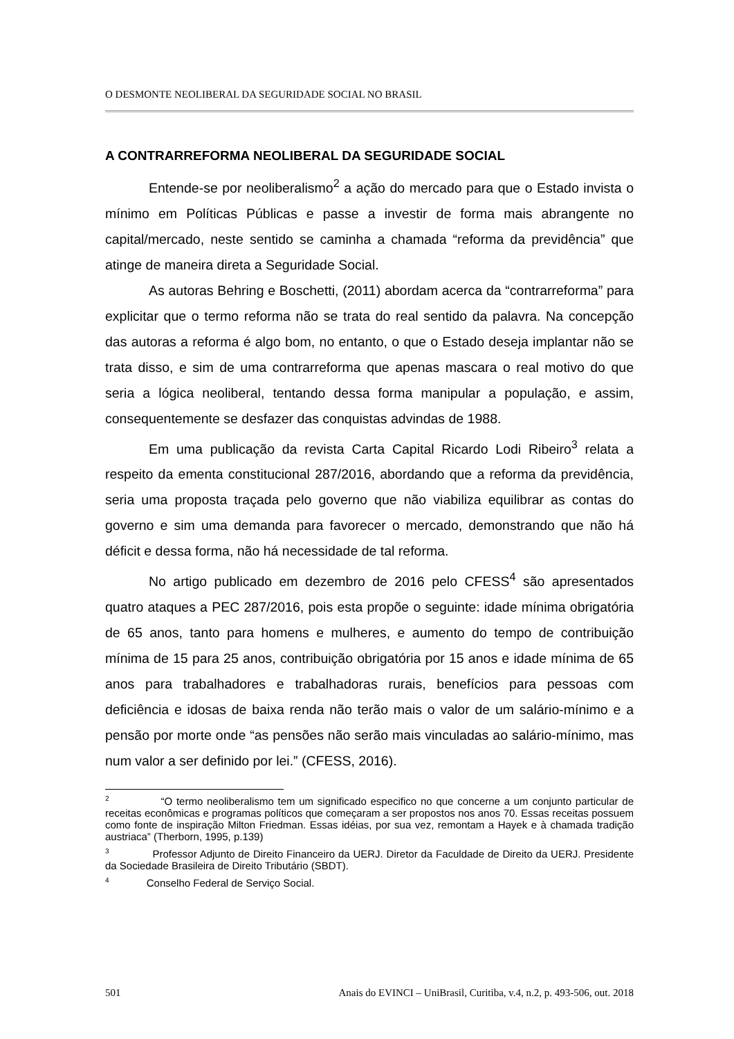O DESMONTE NEOLIBERAL DA SEGURIDADE SOCIAL NO BRASIL
A CONTRARREFORMA NEOLIBERAL DA SEGURIDADE SOCIAL
Entende-se por neoliberalismo<sup>2</sup> a ação do mercado para que o Estado invista o mínimo em Políticas Públicas e passe a investir de forma mais abrangente no capital/mercado, neste sentido se caminha a chamada “reforma da previdência” que atinge de maneira direta a Seguridade Social.
As autoras Behring e Boschetti, (2011) abordam acerca da “contrarreforma” para explicitar que o termo reforma não se trata do real sentido da palavra. Na concepção das autoras a reforma é algo bom, no entanto, o que o Estado deseja implantar não se trata disso, e sim de uma contrarreforma que apenas mascara o real motivo do que seria a lógica neoliberal, tentando dessa forma manipular a população, e assim, consequentemente se desfazer das conquistas advindas de 1988.
Em uma publicação da revista Carta Capital Ricardo Lodi Ribeiro<sup>3</sup> relata a respeito da ementa constitucional 287/2016, abordando que a reforma da previdência, seria uma proposta traçada pelo governo que não viabiliza equilibrar as contas do governo e sim uma demanda para favorecer o mercado, demonstrando que não há déficit e dessa forma, não há necessidade de tal reforma.
No artigo publicado em dezembro de 2016 pelo CFESS<sup>4</sup> são apresentados quatro ataques a PEC 287/2016, pois esta propõe o seguinte: idade mínima obrigatória de 65 anos, tanto para homens e mulheres, e aumento do tempo de contribuição mínima de 15 para 25 anos, contribuição obrigatória por 15 anos e idade mínima de 65 anos para trabalhadores e trabalhadoras rurais, benefícios para pessoas com deficiência e idosas de baixa renda não terão mais o valor de um salário-mínimo e a pensão por morte onde “as pensões não serão mais vinculadas ao salário-mínimo, mas num valor a ser definido por lei.” (CFESS, 2016).
<sup>2</sup> “O termo neoliberalismo tem um significado especifico no que concerne a um conjunto particular de receitas econômicas e programas políticos que começaram a ser propostos nos anos 70. Essas receitas possuem como fonte de inspiração Milton Friedman. Essas idéias, por sua vez, remontam a Hayek e à chamada tradição austriaca” (Therborn, 1995, p.139)
<sup>3</sup> Professor Adjunto de Direito Financeiro da UERJ. Diretor da Faculdade de Direito da UERJ. Presidente da Sociedade Brasileira de Direito Tributário (SBDT).
<sup>4</sup> Conselho Federal de Serviço Social.
501 Anais do EVINCI – UniBrasil, Curitiba, v.4, n.2, p. 493-506, out. 2018